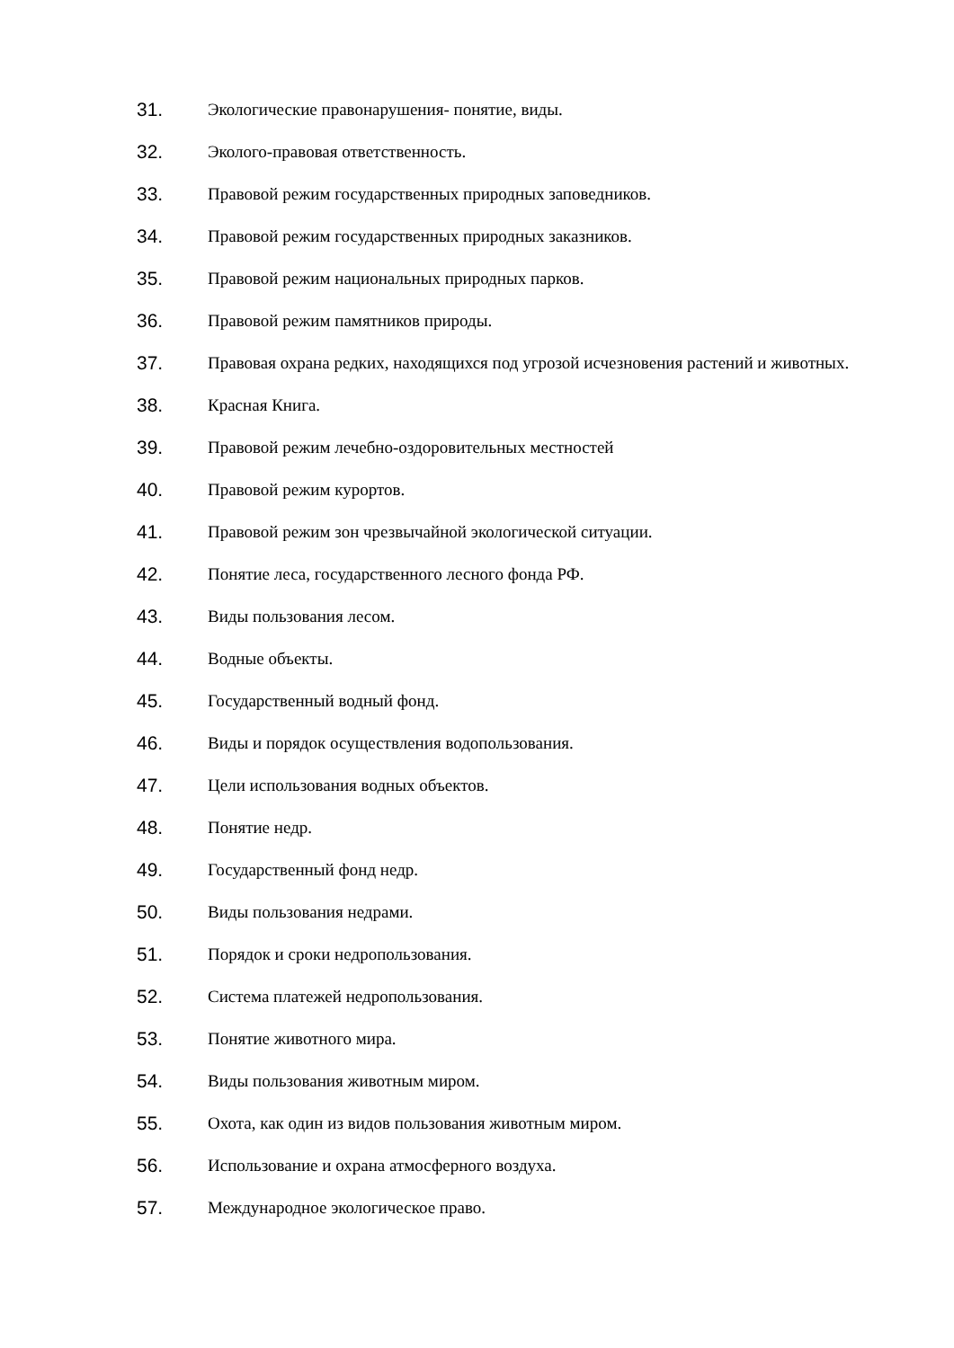31. Экологические правонарушения- понятие, виды.
32. Эколого-правовая ответственность.
33. Правовой режим государственных природных заповедников.
34. Правовой режим государственных природных заказников.
35. Правовой режим национальных природных парков.
36. Правовой режим памятников природы.
37. Правовая охрана редких, находящихся под угрозой исчезновения растений и животных.
38. Красная Книга.
39. Правовой режим лечебно-оздоровительных местностей
40. Правовой режим курортов.
41. Правовой режим зон чрезвычайной экологической ситуации.
42. Понятие леса, государственного лесного фонда РФ.
43. Виды пользования лесом.
44. Водные объекты.
45. Государственный водный фонд.
46. Виды и порядок осуществления водопользования.
47. Цели использования водных объектов.
48. Понятие недр.
49. Государственный фонд недр.
50. Виды пользования недрами.
51. Порядок и сроки недропользования.
52. Система платежей недропользования.
53. Понятие животного мира.
54. Виды пользования животным миром.
55. Охота, как один из видов пользования животным миром.
56. Использование и охрана атмосферного воздуха.
57. Международное экологическое право.